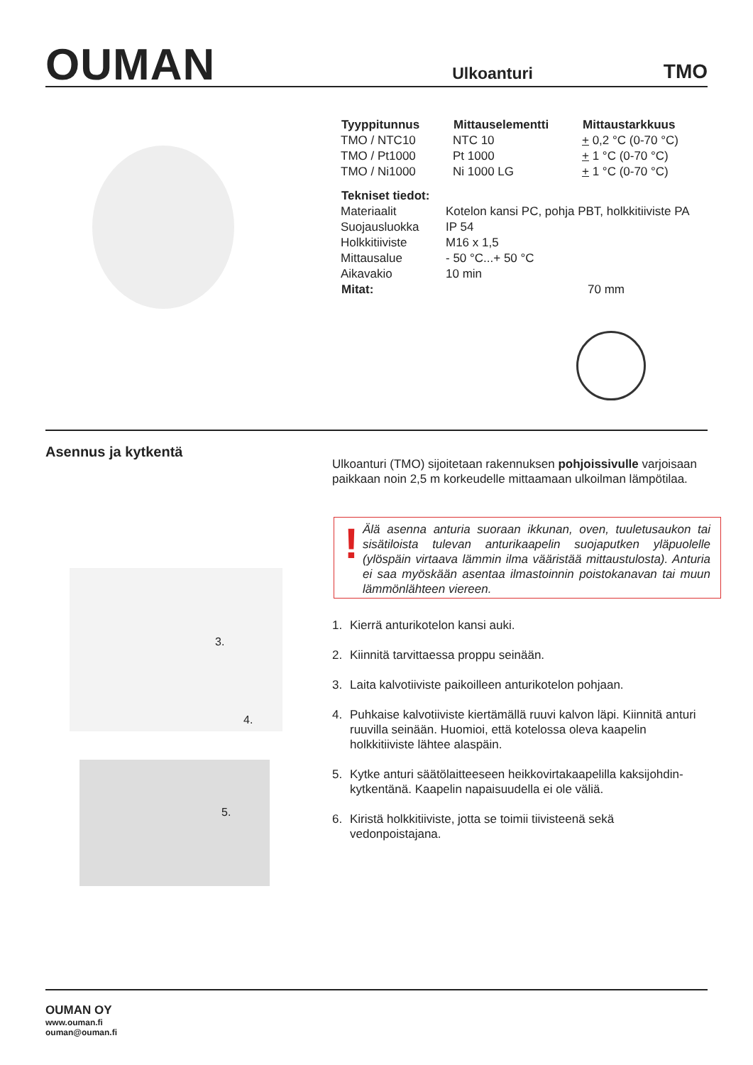OUMAN
Ulkoanturi
TMO
| Tyyppitunnus | Mittauselementti | Mittaustarkkuus |
| --- | --- | --- |
| TMO / NTC10 | NTC 10 | + 0,2 °C (0-70 °C) |
| TMO / Pt1000 | Pt 1000 | + 1 °C (0-70 °C) |
| TMO / Ni1000 | Ni 1000 LG | + 1 °C (0-70 °C) |
| Tekniset tiedot: | |
| --- | --- |
| Materiaalit | Kotelon kansi PC, pohja PBT, holkkitiiviste PA |
| Suojausluokka | IP 54 |
| Holkkitiiviste | M16 x 1,5 |
| Mittausalue | - 50 °C...+ 50 °C |
| Aikavakio | 10 min |
| Mitat: | 70 mm |
Asennus ja kytkentä
Ulkoanturi (TMO) sijoitetaan rakennuksen pohjoissivulle varjoisaan paikkaan noin 2,5 m korkeudelle mittaamaan ulkoilman lämpötilaa.
! Älä asenna anturia suoraan ikkunan, oven, tuuletusaukon tai sisätiloista tulevan anturikaapelin suojaputken yläpuolelle (ylöspäin virtaava lämmin ilma vääristää mittaustulosta). Anturia ei saa myöskään asentaa ilmastoinnin poistokanavan tai muun lämmönlähteen viereen.
3.
4.
5.
1. Kierrä anturikotelon kansi auki.
2. Kiinnitä tarvittaessa proppu seinään.
3. Laita kalvotiiviste paikoilleen anturikotelon pohjaan.
4. Puhkaise kalvotiiviste kiertämällä ruuvi kalvon läpi. Kiinnitä anturi ruuvilla seinään. Huomioi, että kotelossa oleva kaapelin holkkitiiviste lähtee alaspäin.
5. Kytke anturi säätölaitteeseen heikkovirtakaapelilla kaksijohdin-kytkentänä. Kaapelin napaisuudella ei ole väliä.
6. Kiristä holkkitiiviste, jotta se toimii tiivisteenä sekä vedonpoistajana.
OUMAN OY
www.ouman.fi
ouman@ouman.fi